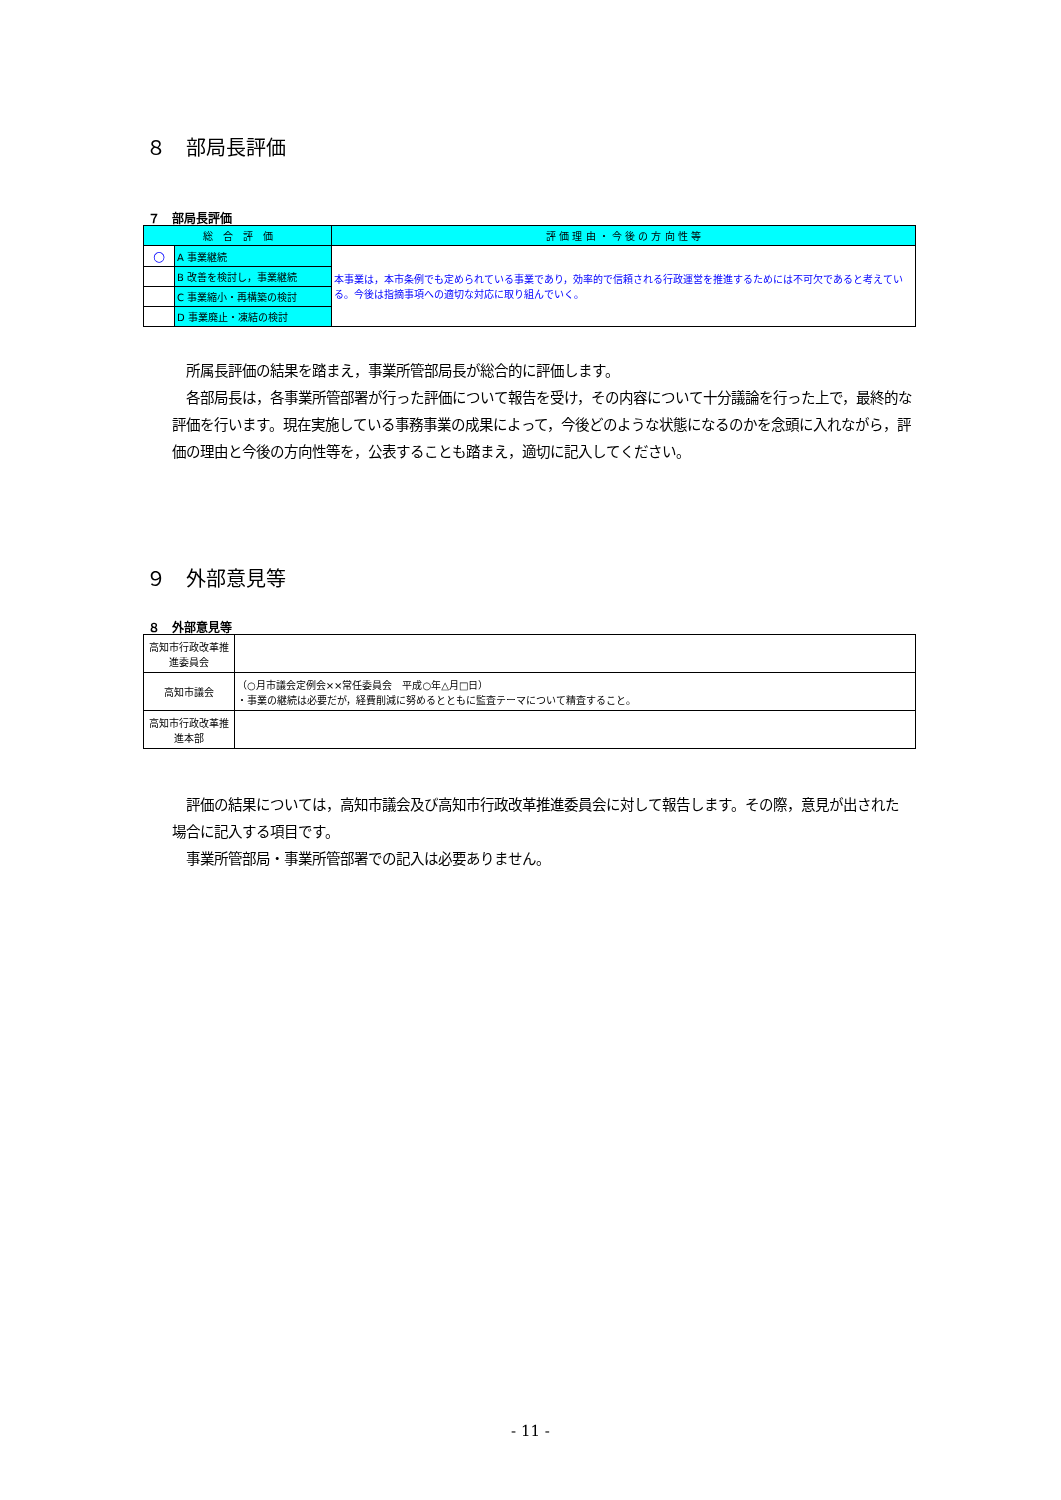８　部局長評価
７　部局長評価
| 総 合 評 価 | | 評 価 理 由 ・ 今 後 の 方 向 性 等 |
| --- | --- | --- |
| ○ | A 事業継続 | 本事業は，本市条例でも定められている事業であり，効率的で信頼される行政運営を推進するためには不可欠であると考えている。今後は指摘事項への適切な対応に取り組んでいく。 |
| | B 改善を検討し，事業継続 | |
| | C 事業縮小・再構築の検討 | |
| | D 事業廃止・凍結の検討 | |
　所属長評価の結果を踏まえ，事業所管部局長が総合的に評価します。
　各部局長は，各事業所管部署が行った評価について報告を受け，その内容について十分議論を行った上で，最終的な評価を行います。現在実施している事務事業の成果によって，今後どのような状態になるのかを念頭に入れながら，評価の理由と今後の方向性等を，公表することも踏まえ，適切に記入してください。
９　外部意見等
８　外部意見等
| 高知市行政改革推進委員会 | |
| 高知市議会 | （○月市議会定例会××常任委員会 平成○年△月□日） ・事業の継続は必要だが，経費削減に努めるとともに監査テーマについて精査すること。 |
| 高知市行政改革推進本部 | |
　評価の結果については，高知市議会及び高知市行政改革推進委員会に対して報告します。その際，意見が出された場合に記入する項目です。
　事業所管部局・事業所管部署での記入は必要ありません。
- 11 -